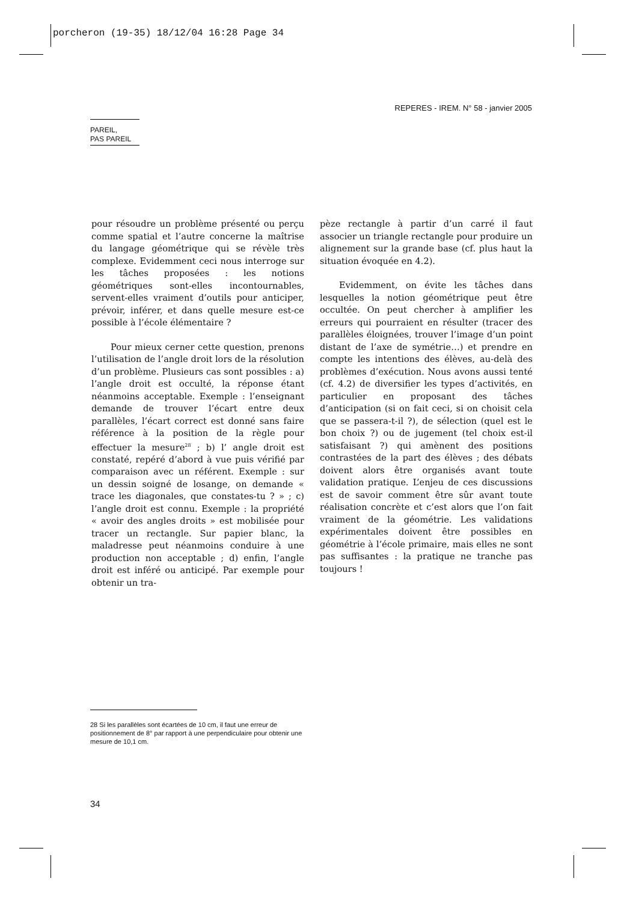porcheron (19-35) 18/12/04 16:28 Page 34
REPERES - IREM. N° 58 - janvier 2005
PAREIL,
PAS PAREIL
pour résoudre un problème présenté ou perçu comme spatial et l’autre concerne la maîtrise du langage géométrique qui se révèle très complexe. Evidemment ceci nous interroge sur les tâches proposées : les notions géométriques sont-elles incontournables, servent-elles vraiment d’outils pour anticiper, prévoir, inférer, et dans quelle mesure est-ce possible à l’école élémentaire ?
Pour mieux cerner cette question, prenons l’utilisation de l’angle droit lors de la résolution d’un problème. Plusieurs cas sont possibles : a) l’angle droit est occulté, la réponse étant néanmoins acceptable. Exemple : l’enseignant demande de trouver l’écart entre deux parallèles, l’écart correct est donné sans faire référence à la position de la règle pour effectuer la mesure<sup>28</sup> ; b) l’ angle droit est constaté, repéré d’abord à vue puis vérifié par comparaison avec un référent. Exemple : sur un dessin soigné de losange, on demande « trace les diagonales, que constates-tu ? » ; c) l’angle droit est connu. Exemple : la propriété « avoir des angles droits » est mobilisée pour tracer un rectangle. Sur papier blanc, la maladresse peut néanmoins conduire à une production non acceptable ; d) enfin, l’angle droit est inféré ou anticipé. Par exemple pour obtenir un tra-
pèze rectangle à partir d’un carré il faut associer un triangle rectangle pour produire un alignement sur la grande base (cf. plus haut la situation évoquée en 4.2).
Evidemment, on évite les tâches dans lesquelles la notion géométrique peut être occultée. On peut chercher à amplifier les erreurs qui pourraient en résulter (tracer des parallèles éloignées, trouver l’image d’un point distant de l’axe de symétrie…) et prendre en compte les intentions des élèves, au-delà des problèmes d’exécution. Nous avons aussi tenté (cf. 4.2) de diversifier les types d’activités, en particulier en proposant des tâches d’anticipation (si on fait ceci, si on choisit cela que se passera-t-il ?), de sélection (quel est le bon choix ?) ou de jugement (tel choix est-il satisfaisant ?) qui amènent des positions contrastées de la part des élèves ; des débats doivent alors être organisés avant toute validation pratique. L’enjeu de ces discussions est de savoir comment être sûr avant toute réalisation concrète et c’est alors que l’on fait vraiment de la géométrie. Les validations expérimentales doivent être possibles en géométrie à l’école primaire, mais elles ne sont pas suffisantes : la pratique ne tranche pas toujours !
28 Si les parallèles sont écartées de 10 cm, il faut une erreur de positionnement de 8° par rapport à une perpendiculaire pour obtenir une mesure de 10,1 cm.
34